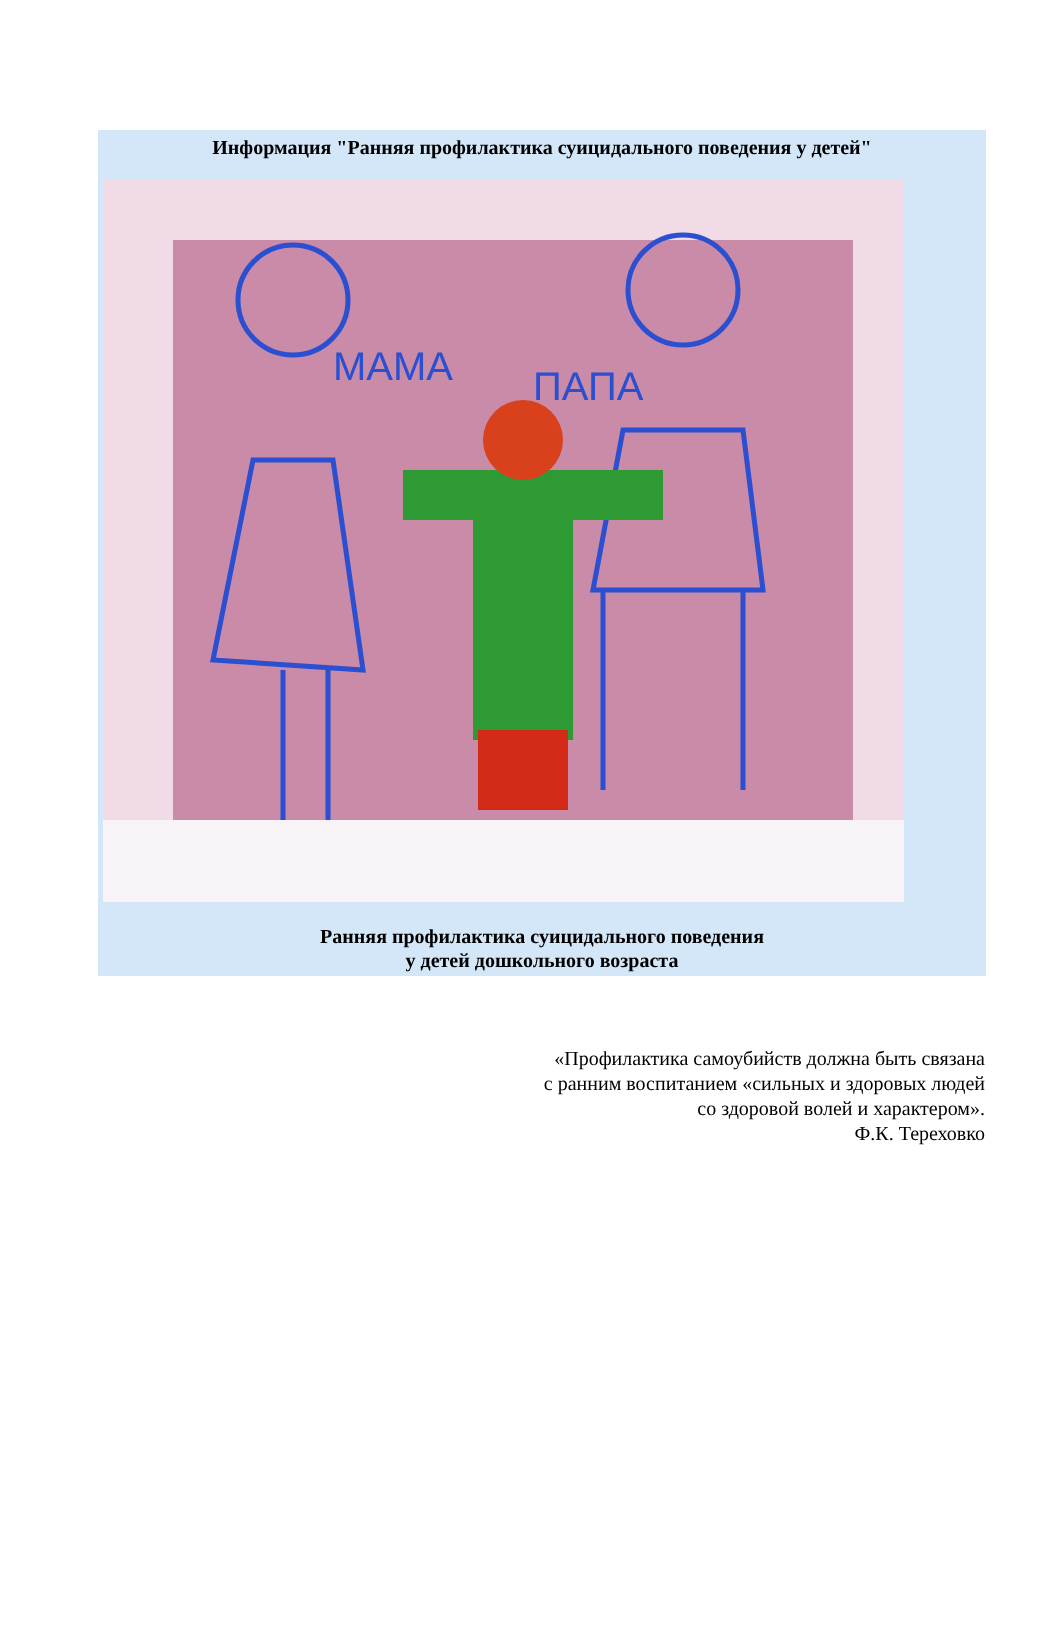Информация "Ранняя профилактика суицидального поведения у детей"
МАМА
ПАПА
Ранняя профилактика суицидального поведения
у детей дошкольного возраста
«Профилактика самоубийств должна быть связана
с ранним воспитанием «сильных и здоровых людей
со здоровой волей и характером».
Ф.К. Тереховко